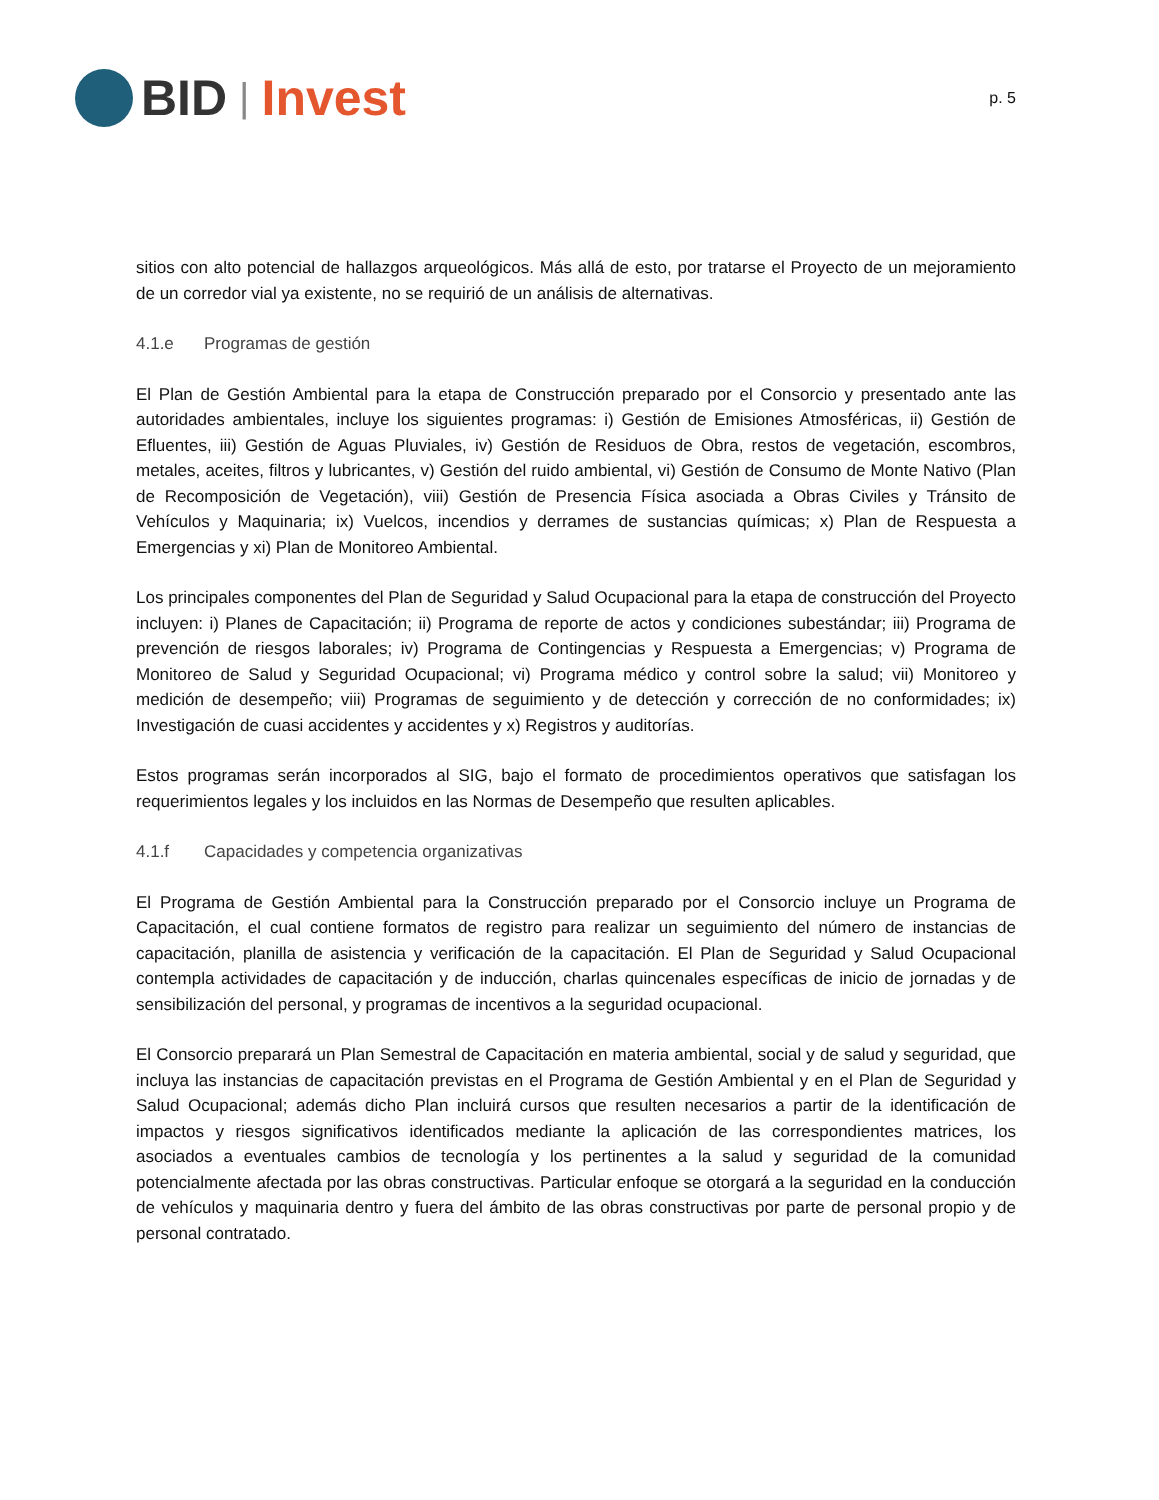BID | Invest
p. 5
sitios con alto potencial de hallazgos arqueológicos. Más allá de esto, por tratarse el Proyecto de un mejoramiento de un corredor vial ya existente, no se requirió de un análisis de alternativas.
4.1.e Programas de gestión
El Plan de Gestión Ambiental para la etapa de Construcción preparado por el Consorcio y presentado ante las autoridades ambientales, incluye los siguientes programas: i) Gestión de Emisiones Atmosféricas, ii) Gestión de Efluentes, iii) Gestión de Aguas Pluviales, iv) Gestión de Residuos de Obra, restos de vegetación, escombros, metales, aceites, filtros y lubricantes, v) Gestión del ruido ambiental, vi) Gestión de Consumo de Monte Nativo (Plan de Recomposición de Vegetación), viii) Gestión de Presencia Física asociada a Obras Civiles y Tránsito de Vehículos y Maquinaria; ix) Vuelcos, incendios y derrames de sustancias químicas; x) Plan de Respuesta a Emergencias y xi) Plan de Monitoreo Ambiental.
Los principales componentes del Plan de Seguridad y Salud Ocupacional para la etapa de construcción del Proyecto incluyen: i) Planes de Capacitación; ii) Programa de reporte de actos y condiciones subestándar; iii) Programa de prevención de riesgos laborales; iv) Programa de Contingencias y Respuesta a Emergencias; v) Programa de Monitoreo de Salud y Seguridad Ocupacional; vi) Programa médico y control sobre la salud; vii) Monitoreo y medición de desempeño; viii) Programas de seguimiento y de detección y corrección de no conformidades; ix) Investigación de cuasi accidentes y accidentes y x) Registros y auditorías.
Estos programas serán incorporados al SIG, bajo el formato de procedimientos operativos que satisfagan los requerimientos legales y los incluidos en las Normas de Desempeño que resulten aplicables.
4.1.f Capacidades y competencia organizativas
El Programa de Gestión Ambiental para la Construcción preparado por el Consorcio incluye un Programa de Capacitación, el cual contiene formatos de registro para realizar un seguimiento del número de instancias de capacitación, planilla de asistencia y verificación de la capacitación. El Plan de Seguridad y Salud Ocupacional contempla actividades de capacitación y de inducción, charlas quincenales específicas de inicio de jornadas y de sensibilización del personal, y programas de incentivos a la seguridad ocupacional.
El Consorcio preparará un Plan Semestral de Capacitación en materia ambiental, social y de salud y seguridad, que incluya las instancias de capacitación previstas en el Programa de Gestión Ambiental y en el Plan de Seguridad y Salud Ocupacional; además dicho Plan incluirá cursos que resulten necesarios a partir de la identificación de impactos y riesgos significativos identificados mediante la aplicación de las correspondientes matrices, los asociados a eventuales cambios de tecnología y los pertinentes a la salud y seguridad de la comunidad potencialmente afectada por las obras constructivas. Particular enfoque se otorgará a la seguridad en la conducción de vehículos y maquinaria dentro y fuera del ámbito de las obras constructivas por parte de personal propio y de personal contratado.